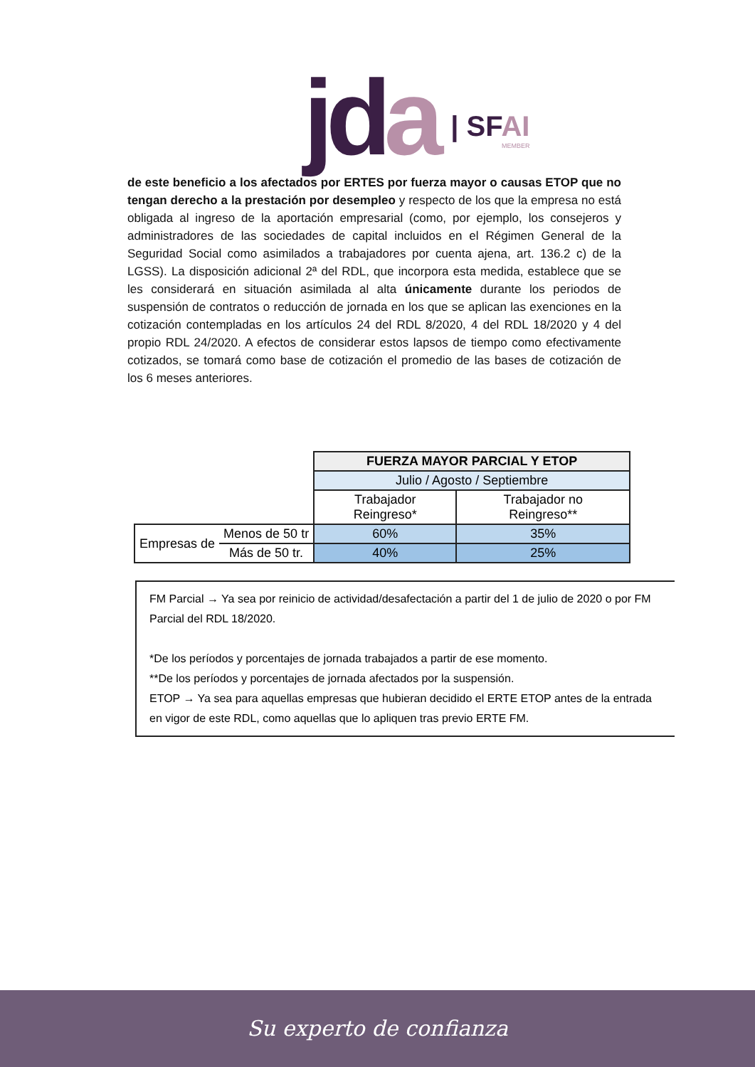jda
| SFAI
MEMBER
de este beneficio a los afectados por ERTES por fuerza mayor o causas ETOP que no tengan derecho a la prestación por desempleo y respecto de los que la empresa no está obligada al ingreso de la aportación empresarial (como, por ejemplo, los consejeros y administradores de las sociedades de capital incluidos en el Régimen General de la Seguridad Social como asimilados a trabajadores por cuenta ajena, art. 136.2 c) de la LGSS). La disposición adicional 2ª del RDL, que incorpora esta medida, establece que se les considerará en situación asimilada al alta únicamente durante los periodos de suspensión de contratos o reducción de jornada en los que se aplican las exenciones en la cotización contempladas en los artículos 24 del RDL 8/2020, 4 del RDL 18/2020 y 4 del propio RDL 24/2020. A efectos de considerar estos lapsos de tiempo como efectivamente cotizados, se tomará como base de cotización el promedio de las bases de cotización de los 6 meses anteriores.
| | | FUERZA MAYOR PARCIAL Y ETOP | |
| | | Julio / Agosto / Septiembre | |
| | | Trabajador Reingreso* | Trabajador no Reingreso** |
| Empresas de | Menos de 50 tr | 60% | 35% |
| | Más de 50 tr. | 40% | 25% |
FM Parcial → Ya sea por reinicio de actividad/desafectación a partir del 1 de julio de 2020 o por FM Parcial del RDL 18/2020.
*De los períodos y porcentajes de jornada trabajados a partir de ese momento.
**De los períodos y porcentajes de jornada afectados por la suspensión.
ETOP → Ya sea para aquellas empresas que hubieran decidido el ERTE ETOP antes de la entrada en vigor de este RDL, como aquellas que lo apliquen tras previo ERTE FM.
Su experto de confianza